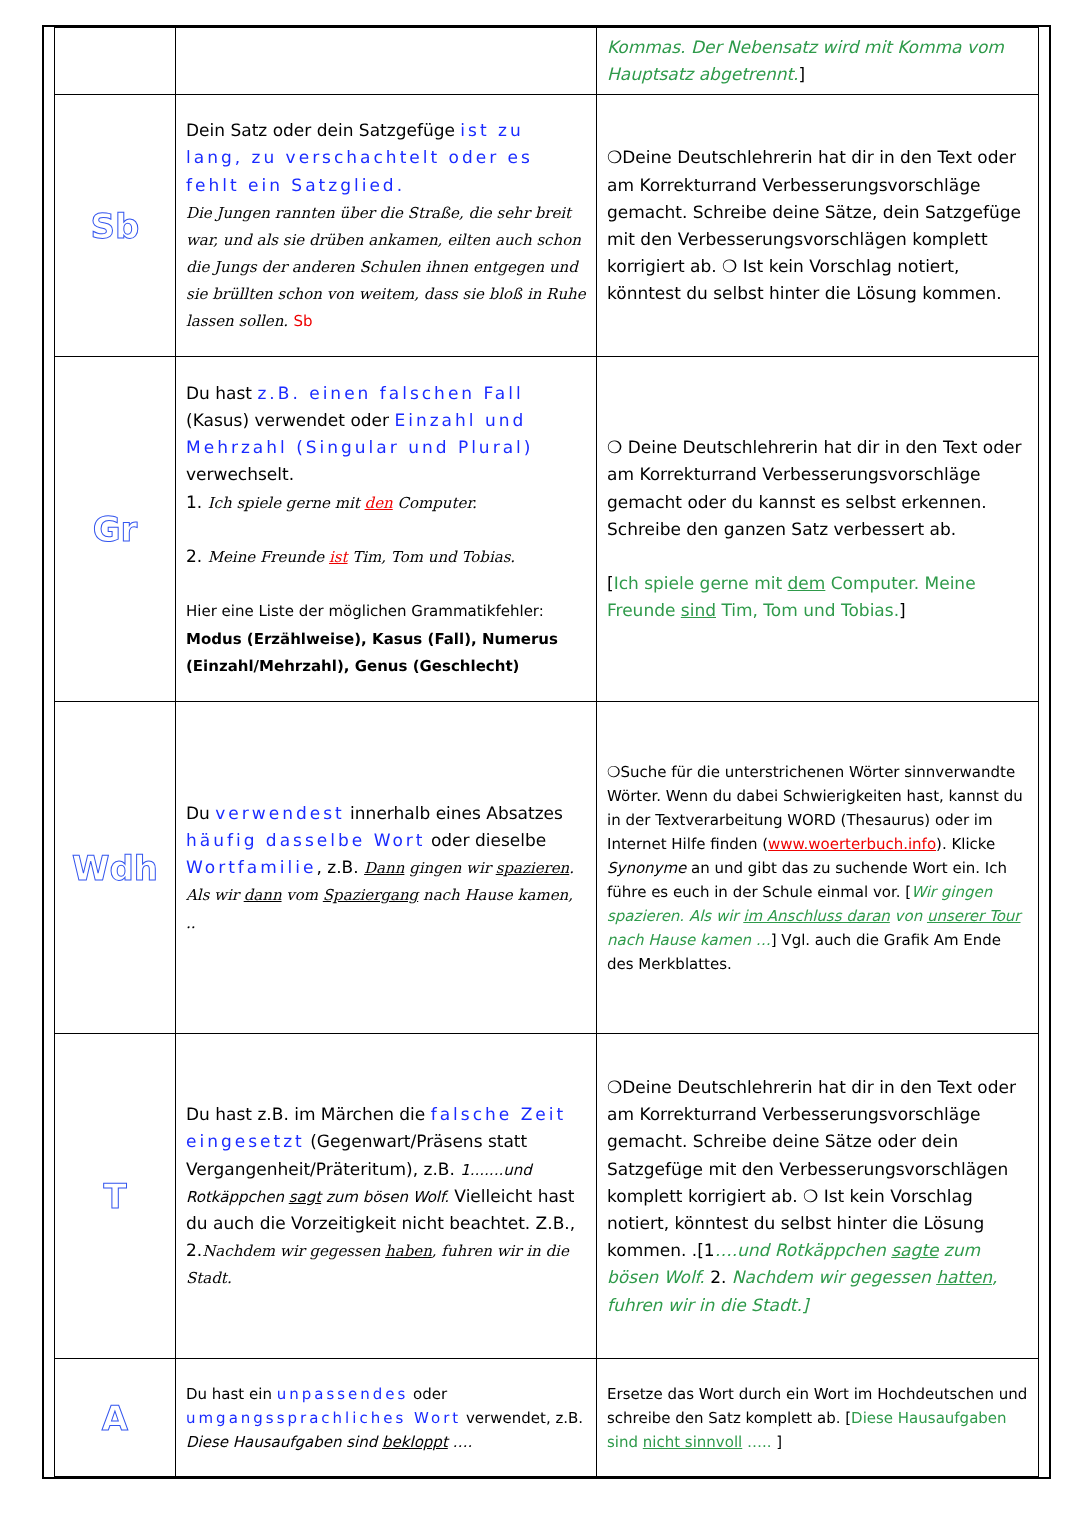| | | Kommas. Der Nebensatz wird mit Komma vom Hauptsatz abgetrennt. ] |
| Sb | Dein Satz oder dein Satzgefüge ist zu lang, zu verschachtelt oder es fehlt ein Satzglied. Die Jungen rannten über die Straße, die sehr breit war, und als sie drüben ankamen, eilten auch schon die Jungs der anderen Schulen ihnen entgegen und sie brüllten schon von weitem, dass sie bloß in Ruhe lassen sollen. Sb | ❍Deine Deutschlehrerin hat dir in den Text oder am Korrekturrand Verbesserungsvorschläge gemacht. Schreibe deine Sätze, dein Satzgefüge mit den Verbesserungsvorschlägen komplett korrigiert ab. ❍ Ist kein Vorschlag notiert, könntest du selbst hinter die Lösung kommen. |
| Gr | Du hast z.B. einen falschen Fall (Kasus) verwendet oder Einzahl und Mehrzahl (Singular und Plural) verwechselt. 1. Ich spiele gerne mit den Computer. 2. Meine Freunde ist Tim, Tom und Tobias. Hier eine Liste der möglichen Grammatikfehler: Modus (Erzählweise), Kasus (Fall), Numerus (Einzahl/Mehrzahl), Genus (Geschlecht) | ❍ Deine Deutschlehrerin hat dir in den Text oder am Korrekturrand Verbesserungsvorschläge gemacht oder du kannst es selbst erkennen. Schreibe den ganzen Satz verbessert ab. [ Ich spiele gerne mit dem Computer. Meine Freunde sind Tim, Tom und Tobias. ] |
| Wdh | Du verwendest innerhalb eines Absatzes häufig dasselbe Wort oder dieselbe Wortfamilie , z.B. Dann gingen wir spazieren . Als wir dann vom Spaziergang nach Hause kamen, .. | ❍Suche für die unterstrichenen Wörter sinnverwandte Wörter. Wenn du dabei Schwierigkeiten hast, kannst du in der Textverarbeitung WORD (Thesaurus) oder im Internet Hilfe finden ( www.woerterbuch.info ). Klicke Synonyme an und gibt das zu suchende Wort ein. Ich führe es euch in der Schule einmal vor. [ Wir gingen spazieren. Als wir im Anschluss daran von unserer Tour nach Hause kamen … ] Vgl. auch die Grafik Am Ende des Merkblattes. |
| T | Du hast z.B. im Märchen die falsche Zeit eingesetzt (Gegenwart/Präsens statt Vergangenheit/Präteritum), z.B. 1.......und Rotkäppchen sagt zum bösen Wolf. Vielleicht hast du auch die Vorzeitigkeit nicht beachtet. Z.B., 2. Nachdem wir gegessen haben , fuhren wir in die Stadt. | ❍Deine Deutschlehrerin hat dir in den Text oder am Korrekturrand Verbesserungsvorschläge gemacht. Schreibe deine Sätze oder dein Satzgefüge mit den Verbesserungsvorschlägen komplett korrigiert ab. ❍ Ist kein Vorschlag notiert, könntest du selbst hinter die Lösung kommen. .[1 ….und Rotkäppchen sagte zum bösen Wolf. 2. Nachdem wir gegessen hatten , fuhren wir in die Stadt.] |
| A | Du hast ein unpassendes oder umgangssprachliches Wort verwendet, z.B. Diese Hausaufgaben sind bekloppt …. | Ersetze das Wort durch ein Wort im Hochdeutschen und schreibe den Satz komplett ab. [ Diese Hausaufgaben sind nicht sinnvoll ….. ] |